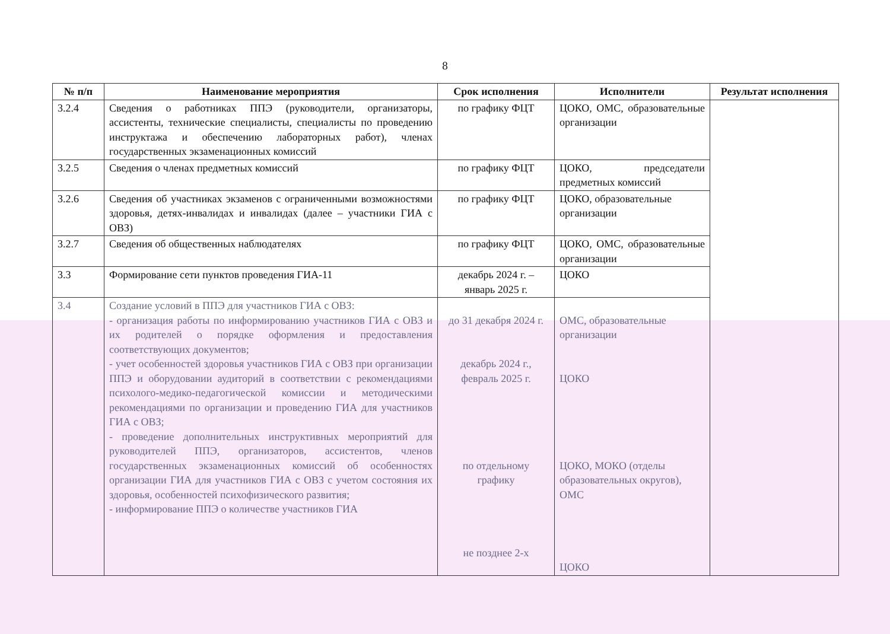8
| № п/п | Наименование мероприятия | Срок исполнения | Исполнители | Результат исполнения |
| --- | --- | --- | --- | --- |
| 3.2.4 | Сведения о работниках ППЭ (руководители, организаторы, ассистенты, технические специалисты, специалисты по проведению инструктажа и обеспечению лабораторных работ), членах государственных экзаменационных комиссий | по графику ФЦТ | ЦОКО, ОМС, образовательные организации | |
| 3.2.5 | Сведения о членах предметных комиссий | по графику ФЦТ | ЦОКО, председатели предметных комиссий | |
| 3.2.6 | Сведения об участниках экзаменов с ограниченными возможностями здоровья, детях-инвалидах и инвалидах (далее – участники ГИА с ОВЗ) | по графику ФЦТ | ЦОКО, образовательные организации | |
| 3.2.7 | Сведения об общественных наблюдателях | по графику ФЦТ | ЦОКО, ОМС, образовательные организации | |
| 3.3 | Формирование сети пунктов проведения ГИА-11 | декабрь 2024 г. – январь 2025 г. | ЦОКО | |
| 3.4 | Создание условий в ППЭ для участников ГИА с ОВЗ: - организация работы по информированию участников ГИА с ОВЗ и их родителей о порядке оформления и предоставления соответствующих документов; - учет особенностей здоровья участников ГИА с ОВЗ при организации ППЭ и оборудовании аудиторий в соответствии с рекомендациями психолого-медико-педагогической комиссии и методическими рекомендациями по организации и проведению ГИА для участников ГИА с ОВЗ; - проведение дополнительных инструктивных мероприятий для руководителей ППЭ, организаторов, ассистентов, членов государственных экзаменационных комиссий об особенностях организации ГИА для участников ГИА с ОВЗ с учетом состояния их здоровья, особенностей психофизического развития; - информирование ППЭ о количестве участников ГИА | до 31 декабря 2024 г. декабрь 2024 г., февраль 2025 г. по отдельному графику не позднее 2-х | ОМС, образовательные организации ЦОКО ЦОКО, МОКО (отделы образовательных округов), ОМС ЦОКО | |